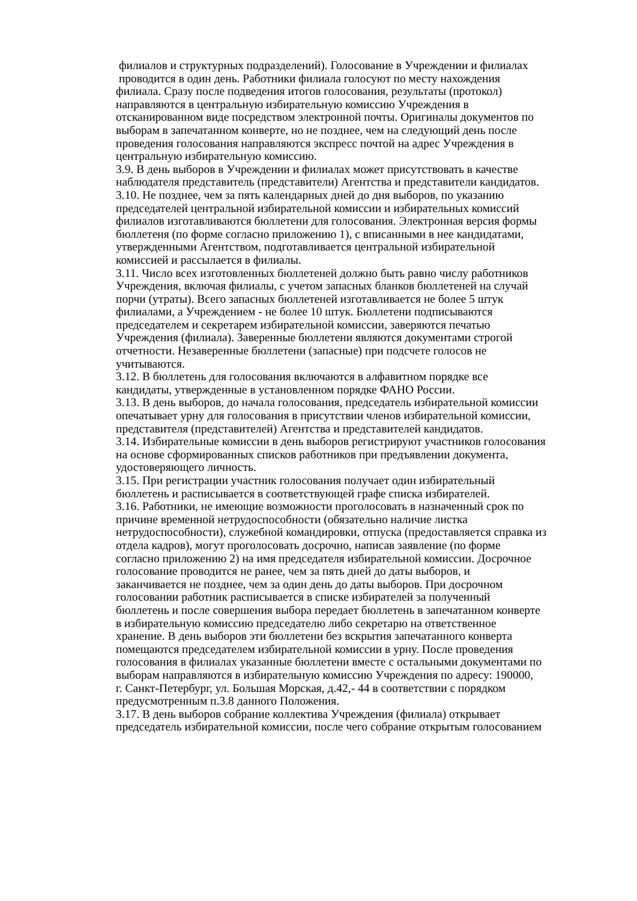филиалов и структурных подразделений). Голосование в Учреждении и филиалах
проводится в один день. Работники филиала голосуют по месту нахождения
филиала. Сразу после подведения итогов голосования, результаты (протокол)
направляются в центральную избирательную комиссию Учреждения в
отсканированном виде посредством электронной почты. Оригиналы документов по
выборам в запечатанном конверте, но не позднее, чем на следующий день после
проведения голосования направляются экспресс почтой на адрес Учреждения в
центральную избирательную комиссию.
3.9. В день выборов в Учреждении и филиалах может присутствовать в качестве
наблюдателя представитель (представители) Агентства и представители кандидатов.
3.10. Не позднее, чем за пять календарных дней до дня выборов, по указанию
председателей центральной избирательной комиссии и избирательных комиссий
филиалов изготавливаются бюллетени для голосования. Электронная версия формы
бюллетеня (по форме согласно приложению 1), с вписанными в нее кандидатами,
утвержденными Агентством, подготавливается центральной избирательной
комиссией и рассылается в филиалы.
3.11. Число всех изготовленных бюллетеней должно быть равно числу работников
Учреждения, включая филиалы, с учетом запасных бланков бюллетеней на случай
порчи (утраты). Всего запасных бюллетеней изготавливается не более 5 штук
филиалами, а Учреждением - не более 10 штук. Бюллетени подписываются
председателем и секретарем избирательной комиссии, заверяются печатью
Учреждения (филиала). Заверенные бюллетени являются документами строгой
отчетности. Незаверенные бюллетени (запасные) при подсчете голосов не
учитываются.
3.12. В бюллетень для голосования включаются в алфавитном порядке все
кандидаты, утвержденные в установленном порядке ФАНО России.
3.13. В день выборов, до начала голосования, председатель избирательной комиссии
опечатывает урну для голосования в присутствии членов избирательной комиссии,
представителя (представителей) Агентства и представителей кандидатов.
3.14. Избирательные комиссии в день выборов регистрируют участников голосования
на основе сформированных списков работников при предъявлении документа,
удостоверяющего личность.
3.15. При регистрации участник голосования получает один избирательный
бюллетень и расписывается в соответствующей графе списка избирателей.
3.16. Работники, не имеющие возможности проголосовать в назначенный срок по
причине временной нетрудоспособности (обязательно наличие листка
нетрудоспособности), служебной командировки, отпуска (предоставляется справка из
отдела кадров), могут проголосовать досрочно, написав заявление (по форме
согласно приложению 2) на имя председателя избирательной комиссии. Досрочное
голосование проводится не ранее, чем за пять дней до даты выборов, и
заканчивается не позднее, чем за один день до даты выборов. При досрочном
голосовании работник расписывается в списке избирателей за полученный
бюллетень и после совершения выбора передает бюллетень в запечатанном конверте
в избирательную комиссию председателю либо секретарю на ответственное
хранение. В день выборов эти бюллетени без вскрытия запечатанного конверта
помещаются председателем избирательной комиссии в урну. После проведения
голосования в филиалах указанные бюллетени вместе с остальными документами по
выборам направляются в избирательную комиссию Учреждения по адресу: 190000,
г. Санкт-Петербург, ул. Большая Морская, д.42,- 44 в соответствии с порядком
предусмотренным п.3.8 данного Положения.
3.17. В день выборов собрание коллектива Учреждения (филиала) открывает
председатель избирательной комиссии, после чего собрание открытым голосованием